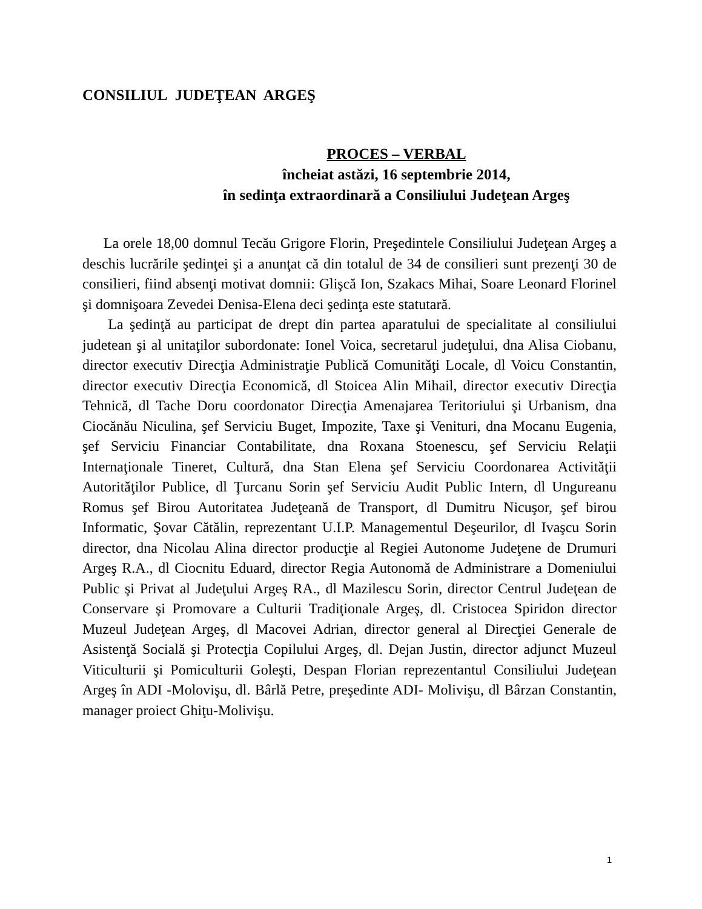CONSILIUL JUDEŢEAN ARGEŞ
PROCES – VERBAL
încheiat astăzi, 16 septembrie 2014,
în sedinţa extraordinară a Consiliului Judeţean Argeş
La orele 18,00 domnul Tecău Grigore Florin, Preşedintele Consiliului Judeţean Argeş a deschis lucrările şedinţei şi a anunţat că din totalul de 34 de consilieri sunt prezenţi 30 de consilieri, fiind absenţi motivat domnii: Glişcă Ion, Szakacs Mihai, Soare Leonard Florinel şi domnişoara Zevedei Denisa-Elena deci şedinţa este statutară.
La şedinţă au participat de drept din partea aparatului de specialitate al consiliului judetean şi al unitaţilor subordonate: Ionel Voica, secretarul judeţului, dna Alisa Ciobanu, director executiv Direcţia Administraţie Publică Comunităţi Locale, dl Voicu Constantin, director executiv Direcţia Economică, dl Stoicea Alin Mihail, director executiv Direcţia Tehnică, dl Tache Doru coordonator Direcţia Amenajarea Teritoriului şi Urbanism, dna Ciocănău Niculina, şef Serviciu Buget, Impozite, Taxe şi Venituri, dna Mocanu Eugenia, şef Serviciu Financiar Contabilitate, dna Roxana Stoenescu, şef Serviciu Relaţii Internaţionale Tineret, Cultură, dna Stan Elena şef Serviciu Coordonarea Activităţii Autorităţilor Publice, dl Ţurcanu Sorin şef Serviciu Audit Public Intern, dl Ungureanu Romus şef Birou Autoritatea Judeţeană de Transport, dl Dumitru Nicuşor, şef birou Informatic, Şovar Cătălin, reprezentant U.I.P. Managementul Deşeurilor, dl Ivaşcu Sorin director, dna Nicolau Alina director producţie al Regiei Autonome Judeţene de Drumuri Argeş R.A., dl Ciocnitu Eduard, director Regia Autonomă de Administrare a Domeniului Public şi Privat al Judeţului Argeş RA., dl Mazilescu Sorin, director Centrul Judeţean de Conservare şi Promovare a Culturii Tradiţionale Argeş, dl. Cristocea Spiridon director Muzeul Judeţean Argeş, dl Macovei Adrian, director general al Direcţiei Generale de Asistenţă Socială şi Protecţia Copilului Argeş, dl. Dejan Justin, director adjunct Muzeul Viticulturii şi Pomiculturii Goleşti, Despan Florian reprezentantul Consiliului Judeţean Argeş în ADI -Molovişu, dl. Bârlă Petre, preşedinte ADI- Molivişu, dl Bârzan Constantin, manager proiect Ghiţu-Molivişu.
1